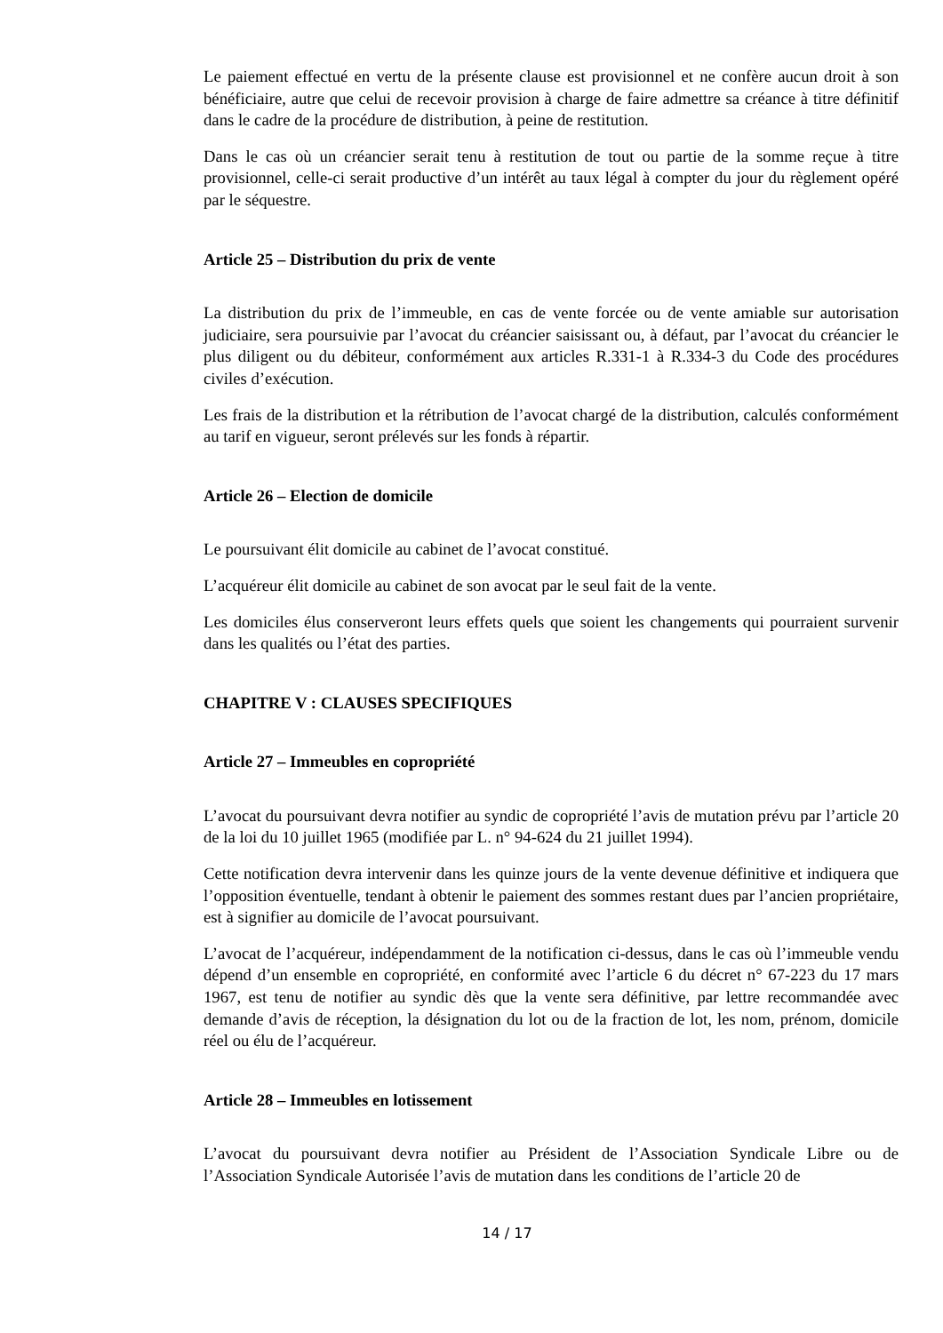Le paiement effectué en vertu de la présente clause est provisionnel et ne confère aucun droit à son bénéficiaire, autre que celui de recevoir provision à charge de faire admettre sa créance à titre définitif dans le cadre de la procédure de distribution, à peine de restitution.
Dans le cas où un créancier serait tenu à restitution de tout ou partie de la somme reçue à titre provisionnel, celle-ci serait productive d’un intérêt au taux légal à compter du jour du règlement opéré par le séquestre.
Article 25 – Distribution du prix de vente
La distribution du prix de l’immeuble, en cas de vente forcée ou de vente amiable sur autorisation judiciaire, sera poursuivie par l’avocat du créancier saisissant ou, à défaut, par l’avocat du créancier le plus diligent ou du débiteur, conformément aux articles R.331-1 à R.334-3 du Code des procédures civiles d’exécution.
Les frais de la distribution et la rétribution de l’avocat chargé de la distribution, calculés conformément au tarif en vigueur, seront prélevés sur les fonds à répartir.
Article 26 – Election de domicile
Le poursuivant élit domicile au cabinet de l’avocat constitué.
L’acquéreur élit domicile au cabinet de son avocat par le seul fait de la vente.
Les domiciles élus conserveront leurs effets quels que soient les changements qui pourraient survenir dans les qualités ou l’état des parties.
CHAPITRE V : CLAUSES SPECIFIQUES
Article 27 – Immeubles en copropriété
L’avocat du poursuivant devra notifier au syndic de copropriété l’avis de mutation prévu par l’article 20 de la loi du 10 juillet 1965 (modifiée par L. n° 94-624 du 21 juillet 1994).
Cette notification devra intervenir dans les quinze jours de la vente devenue définitive et indiquera que l’opposition éventuelle, tendant à obtenir le paiement des sommes restant dues par l’ancien propriétaire, est à signifier au domicile de l’avocat poursuivant.
L’avocat de l’acquéreur, indépendamment de la notification ci-dessus, dans le cas où l’immeuble vendu dépend d’un ensemble en copropriété, en conformité avec l’article 6 du décret n° 67-223 du 17 mars 1967, est tenu de notifier au syndic dès que la vente sera définitive, par lettre recommandée avec demande d’avis de réception, la désignation du lot ou de la fraction de lot, les nom, prénom, domicile réel ou élu de l’acquéreur.
Article 28 – Immeubles en lotissement
L’avocat du poursuivant devra notifier au Président de l’Association Syndicale Libre ou de l’Association Syndicale Autorisée l’avis de mutation dans les conditions de l’article 20 de
14 / 17